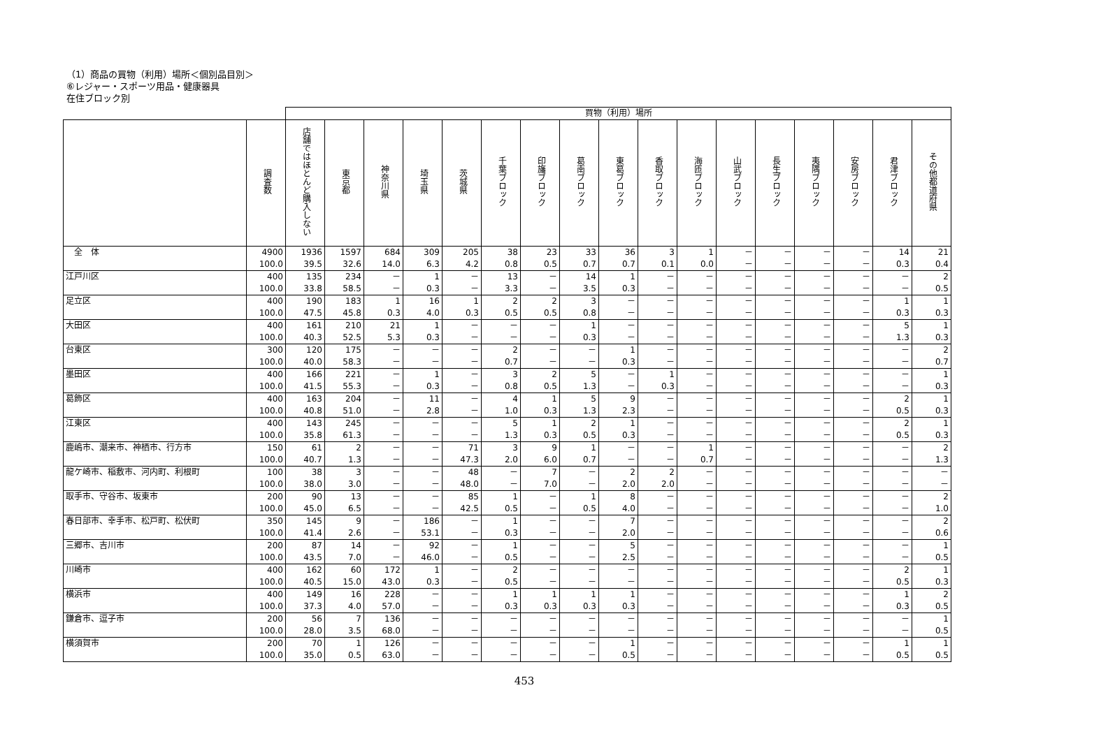（1）商品の買物（利用）場所＜個別品目別＞
⑥レジャー・スポーツ用品・健康器具
在住ブロック別
| | | 買物（利用）場所 | | | | | | | | | | | | | | | | |
| --- | --- | --- | --- | --- | --- | --- | --- | --- | --- | --- | --- | --- | --- | --- | --- | --- | --- | --- |
| | 調査数 | 店舗ではほとんど購入しない | 東京都 | 神奈川県 | 埼玉県 | 茨城県 | 千葉ブロック | 印旛ブロック | 葛南ブロック | 東葛ブロック | 香取ブロック | 海匝ブロック | 山武ブロック | 長生ブロック | 夷隅ブロック | 安房ブロック | 君津ブロック | その他都道府県 |
| 全 体 | 4900 100.0 | 1936 39.5 | 1597 32.6 | 684 14.0 | 309 6.3 | 205 4.2 | 38 0.8 | 23 0.5 | 33 0.7 | 36 0.7 | 3 0.1 | 1 0.0 | － － | － － | － － | － － | 14 0.3 | 21 0.4 |
| 江戸川区 | 400 100.0 | 135 33.8 | 234 58.5 | － － | 1 0.3 | － － | 13 3.3 | － － | 14 3.5 | 1 0.3 | － － | － － | － － | － － | － － | － － | － － | 2 0.5 |
| 足立区 | 400 100.0 | 190 47.5 | 183 45.8 | 1 0.3 | 16 4.0 | 1 0.3 | 2 0.5 | 2 0.5 | 3 0.8 | － － | － － | － － | － － | － － | － － | － － | 1 0.3 | 1 0.3 |
| 大田区 | 400 100.0 | 161 40.3 | 210 52.5 | 21 5.3 | 1 0.3 | － － | － － | － － | 1 0.3 | － － | － － | － － | － － | － － | － － | － － | 5 1.3 | 1 0.3 |
| 台東区 | 300 100.0 | 120 40.0 | 175 58.3 | － － | － － | － － | 2 0.7 | － － | － － | 1 0.3 | － － | － － | － － | － － | － － | － － | － － | 2 0.7 |
| 墨田区 | 400 100.0 | 166 41.5 | 221 55.3 | － － | 1 0.3 | － － | 3 0.8 | 2 0.5 | 5 1.3 | － － | 1 0.3 | － － | － － | － － | － － | － － | － － | 1 0.3 |
| 葛飾区 | 400 100.0 | 163 40.8 | 204 51.0 | － － | 11 2.8 | － － | 4 1.0 | 1 0.3 | 5 1.3 | 9 2.3 | － － | － － | － － | － － | － － | － － | 2 0.5 | 1 0.3 |
| 江東区 | 400 100.0 | 143 35.8 | 245 61.3 | － － | － － | － － | 5 1.3 | 1 0.3 | 2 0.5 | 1 0.3 | － － | － － | － － | － － | － － | － － | 2 0.5 | 1 0.3 |
| 鹿嶋市、潮来市、神栖市、行方市 | 150 100.0 | 61 40.7 | 2 1.3 | － － | － － | 71 47.3 | 3 2.0 | 9 6.0 | 1 0.7 | － － | － － | 1 0.7 | － － | － － | － － | － － | － － | 2 1.3 |
| 龍ケ崎市、稲敷市、河内町、利根町 | 100 100.0 | 38 38.0 | 3 3.0 | － － | － － | 48 48.0 | － － | 7 7.0 | － － | 2 2.0 | 2 2.0 | － － | － － | － － | － － | － － | － － | － － |
| 取手市、守谷市、坂東市 | 200 100.0 | 90 45.0 | 13 6.5 | － － | － － | 85 42.5 | 1 0.5 | － － | 1 0.5 | 8 4.0 | － － | － － | － － | － － | － － | － － | － － | 2 1.0 |
| 春日部市、幸手市、松戸町、松伏町 | 350 100.0 | 145 41.4 | 9 2.6 | － － | 186 53.1 | － － | 1 0.3 | － － | － － | 7 2.0 | － － | － － | － － | － － | － － | － － | － － | 2 0.6 |
| 三郷市、吉川市 | 200 100.0 | 87 43.5 | 14 7.0 | － － | 92 46.0 | － － | 1 0.5 | － － | － － | 5 2.5 | － － | － － | － － | － － | － － | － － | － － | 1 0.5 |
| 川崎市 | 400 100.0 | 162 40.5 | 60 15.0 | 172 43.0 | 1 0.3 | － － | 2 0.5 | － － | － － | － － | － － | － － | － － | － － | － － | － － | 2 0.5 | 1 0.3 |
| 横浜市 | 400 100.0 | 149 37.3 | 16 4.0 | 228 57.0 | － － | － － | 1 0.3 | 1 0.3 | 1 0.3 | 1 0.3 | － － | － － | － － | － － | － － | － － | 1 0.3 | 2 0.5 |
| 鎌倉市、逗子市 | 200 100.0 | 56 28.0 | 7 3.5 | 136 68.0 | － － | － － | － － | － － | － － | － － | － － | － － | － － | － － | － － | － － | － － | 1 0.5 |
| 横須賀市 | 200 100.0 | 70 35.0 | 1 0.5 | 126 63.0 | － － | － － | － － | － － | － － | 1 0.5 | － － | － － | － － | － － | － － | － － | 1 0.5 | 1 0.5 |
453